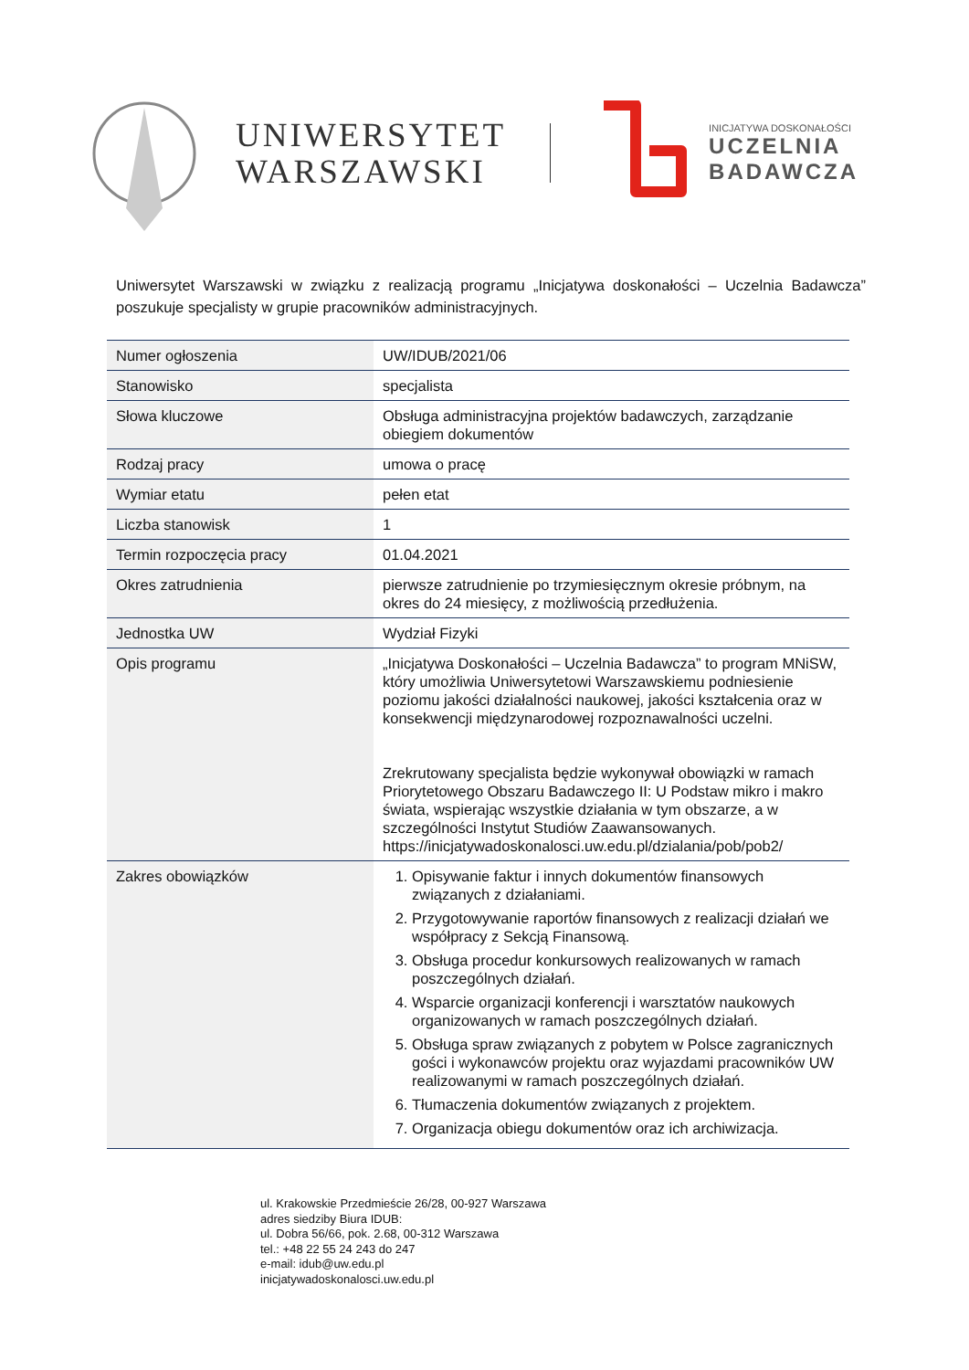UNIWERSYTET
WARSZAWSKI
INICJATYWA DOSKONAŁOŚCI
UCZELNIA
BADAWCZA
Uniwersytet Warszawski w związku z realizacją programu „Inicjatywa doskonałości – Uczelnia Badawcza” poszukuje specjalisty w grupie pracowników administracyjnych.
| Numer ogłoszenia | UW/IDUB/2021/06 |
| Stanowisko | specjalista |
| Słowa kluczowe | Obsługa administracyjna projektów badawczych, zarządzanie obiegiem dokumentów |
| Rodzaj pracy | umowa o pracę |
| Wymiar etatu | pełen etat |
| Liczba stanowisk | 1 |
| Termin rozpoczęcia pracy | 01.04.2021 |
| Okres zatrudnienia | pierwsze zatrudnienie po trzymiesięcznym okresie próbnym, na okres do 24 miesięcy, z możliwością przedłużenia. |
| Jednostka UW | Wydział Fizyki |
| Opis programu | „Inicjatywa Doskonałości – Uczelnia Badawcza” to program MNiSW, który umożliwia Uniwersytetowi Warszawskiemu podniesienie poziomu jakości działalności naukowej, jakości kształcenia oraz w konsekwencji międzynarodowej rozpoznawalności uczelni. Zrekrutowany specjalista będzie wykonywał obowiązki w ramach Priorytetowego Obszaru Badawczego II: U Podstaw mikro i makro świata, wspierając wszystkie działania w tym obszarze, a w szczególności Instytut Studiów Zaawansowanych. https://inicjatywadoskonalosci.uw.edu.pl/dzialania/pob/pob2/ |
| Zakres obowiązków | 1. Opisywanie faktur i innych dokumentów finansowych związanych z działaniami. 2. Przygotowywanie raportów finansowych z realizacji działań we współpracy z Sekcją Finansową. 3. Obsługa procedur konkursowych realizowanych w ramach poszczególnych działań. 4. Wsparcie organizacji konferencji i warsztatów naukowych organizowanych w ramach poszczególnych działań. 5. Obsługa spraw związanych z pobytem w Polsce zagranicznych gości i wykonawców projektu oraz wyjazdami pracowników UW realizowanymi w ramach poszczególnych działań. 6. Tłumaczenia dokumentów związanych z projektem. 7. Organizacja obiegu dokumentów oraz ich archiwizacja. |
ul. Krakowskie Przedmieście 26/28, 00-927 Warszawa
adres siedziby Biura IDUB:
ul. Dobra 56/66, pok. 2.68, 00-312 Warszawa
tel.: +48 22 55 24 243 do 247
e-mail: idub@uw.edu.pl
inicjatywadoskonalosci.uw.edu.pl